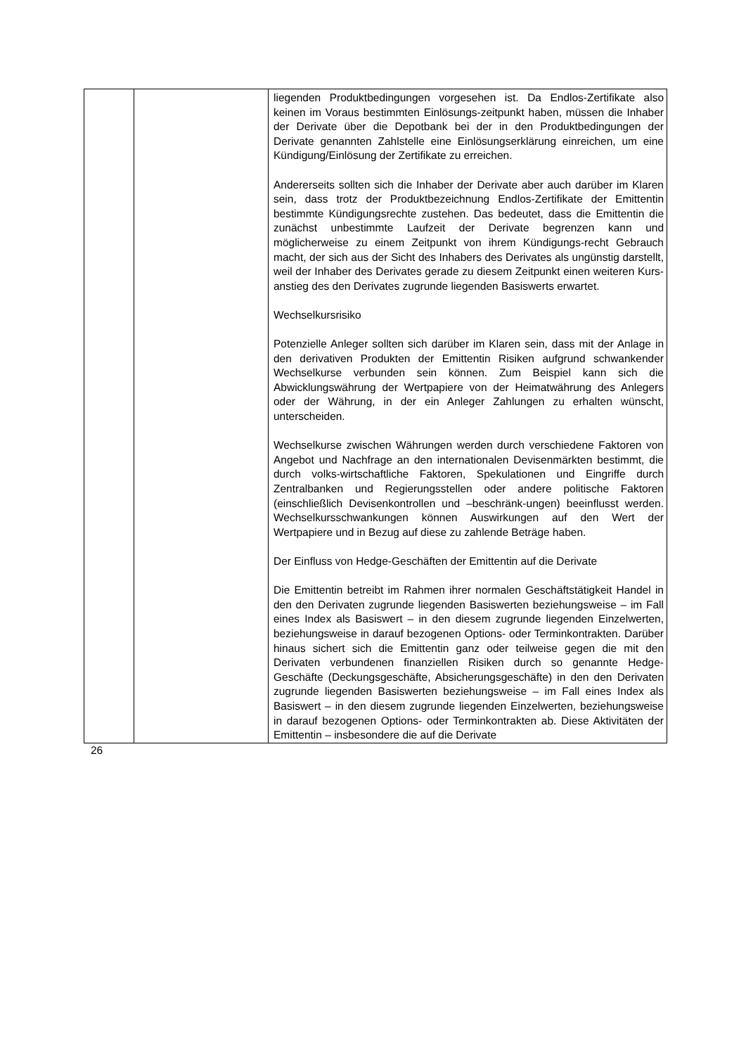| | | liegenden Produktbedingungen vorgesehen ist. Da Endlos-Zertifikate also keinen im Voraus bestimmten Einlösungs-zeitpunkt haben, müssen die Inhaber der Derivate über die Depotbank bei der in den Produktbedingungen der Derivate genannten Zahlstelle eine Einlösungserklärung einreichen, um eine Kündigung/Einlösung der Zertifikate zu erreichen. Andererseits sollten sich die Inhaber der Derivate aber auch darüber im Klaren sein, dass trotz der Produktbezeichnung Endlos-Zertifikate der Emittentin bestimmte Kündigungsrechte zustehen. Das bedeutet, dass die Emittentin die zunächst unbestimmte Laufzeit der Derivate begrenzen kann und möglicherweise zu einem Zeitpunkt von ihrem Kündigungs-recht Gebrauch macht, der sich aus der Sicht des Inhabers des Derivates als ungünstig darstellt, weil der Inhaber des Derivates gerade zu diesem Zeitpunkt einen weiteren Kurs-anstieg des den Derivates zugrunde liegenden Basiswerts erwartet. Wechselkursrisiko Potenzielle Anleger sollten sich darüber im Klaren sein, dass mit der Anlage in den derivativen Produkten der Emittentin Risiken aufgrund schwankender Wechselkurse verbunden sein können. Zum Beispiel kann sich die Abwicklungswährung der Wertpapiere von der Heimatwährung des Anlegers oder der Währung, in der ein Anleger Zahlungen zu erhalten wünscht, unterscheiden. Wechselkurse zwischen Währungen werden durch verschiedene Faktoren von Angebot und Nachfrage an den internationalen Devisenmärkten bestimmt, die durch volks-wirtschaftliche Faktoren, Spekulationen und Eingriffe durch Zentralbanken und Regierungsstellen oder andere politische Faktoren (einschließlich Devisenkontrollen und –beschränk-ungen) beeinflusst werden. Wechselkursschwankungen können Auswirkungen auf den Wert der Wertpapiere und in Bezug auf diese zu zahlende Beträge haben. Der Einfluss von Hedge-Geschäften der Emittentin auf die Derivate Die Emittentin betreibt im Rahmen ihrer normalen Geschäftstätigkeit Handel in den den Derivaten zugrunde liegenden Basiswerten beziehungsweise – im Fall eines Index als Basiswert – in den diesem zugrunde liegenden Einzelwerten, beziehungsweise in darauf bezogenen Options- oder Terminkontrakten. Darüber hinaus sichert sich die Emittentin ganz oder teilweise gegen die mit den Derivaten verbundenen finanziellen Risiken durch so genannte Hedge-Geschäfte (Deckungsgeschäfte, Absicherungsgeschäfte) in den den Derivaten zugrunde liegenden Basiswerten beziehungsweise – im Fall eines Index als Basiswert – in den diesem zugrunde liegenden Einzelwerten, beziehungsweise in darauf bezogenen Options- oder Terminkontrakten ab. Diese Aktivitäten der Emittentin – insbesondere die auf die Derivate |
26